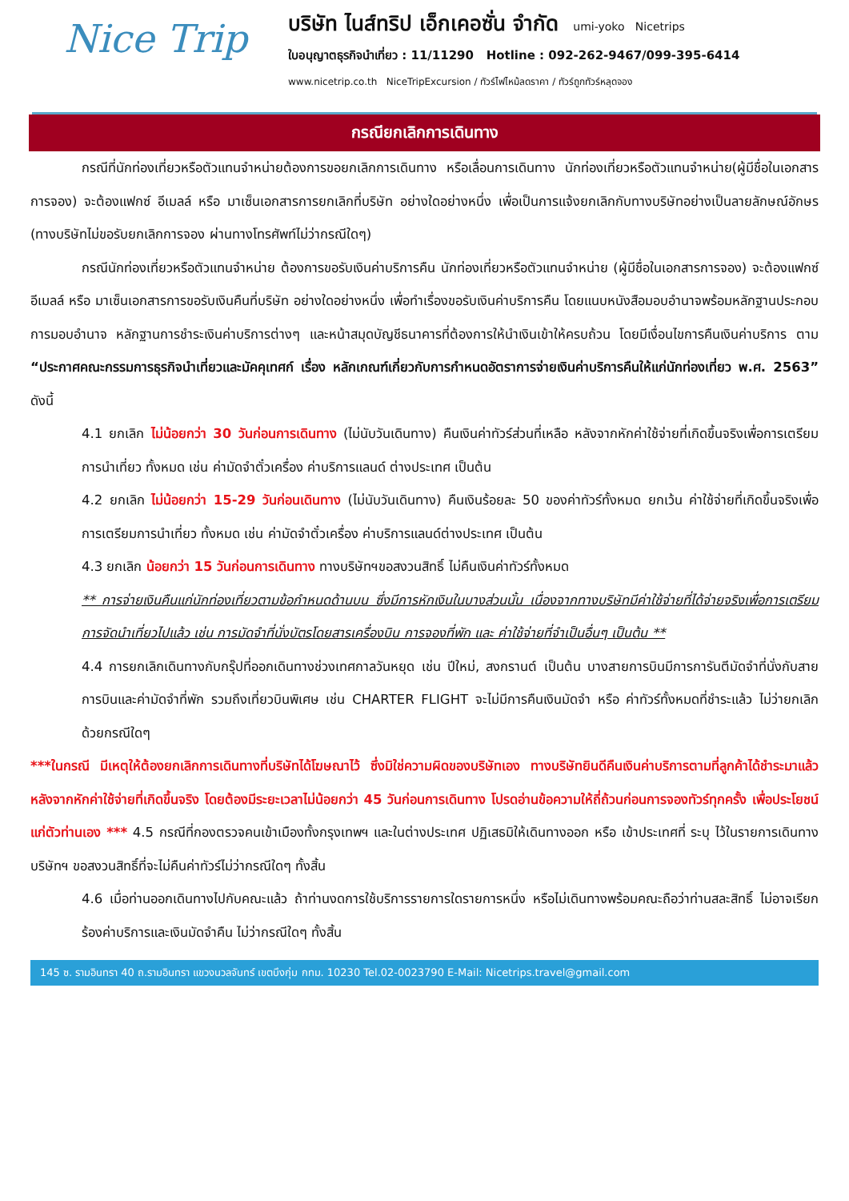Nice Trip
บริษัท ไนส์ทริป เอ็กเคอซั่น จำกัด umi-yoko Nicetrips
ใบอนุญาตธุรกิจนำเที่ยว : 11/11290 Hotline : 092-262-9467/099-395-6414
www.nicetrip.co.th NiceTripExcursion / ทัวร์ไฟไหม้ลดราคา / ทัวร์ถูกทัวร์หลุดจอง
กรณียกเลิกการเดินทาง
กรณีที่นักท่องเที่ยวหรือตัวแทนจำหน่ายต้องการขอยกเลิกการเดินทาง หรือเลื่อนการเดินทาง นักท่องเที่ยวหรือตัวแทนจำหน่าย(ผู้มีชื่อในเอกสารการจอง) จะต้องแฟกซ์ อีเมลล์ หรือ มาเซ็นเอกสารการยกเลิกที่บริษัท อย่างใดอย่างหนึ่ง เพื่อเป็นการแจ้งยกเลิกกับทางบริษัทอย่างเป็นลายลักษณ์อักษร (ทางบริษัทไม่ขอรับยกเลิกการจอง ผ่านทางโทรศัพท์ไม่ว่ากรณีใดๆ)
กรณีนักท่องเที่ยวหรือตัวแทนจำหน่าย ต้องการขอรับเงินค่าบริการคืน นักท่องเที่ยวหรือตัวแทนจำหน่าย (ผู้มีชื่อในเอกสารการจอง) จะต้องแฟกซ์ อีเมลล์ หรือ มาเซ็นเอกสารการขอรับเงินคืนที่บริษัท อย่างใดอย่างหนึ่ง เพื่อทำเรื่องขอรับเงินค่าบริการคืน โดยแนบหนังสือมอบอำนาจพร้อมหลักฐานประกอบการมอบอำนาจ หลักฐานการชำระเงินค่าบริการต่างๆ และหน้าสมุดบัญชีธนาคารที่ต้องการให้นำเงินเข้าให้ครบถ้วน โดยมีเงื่อนไขการคืนเงินค่าบริการ ตาม “ประกาศคณะกรรมการธุรกิจนำเที่ยวและมัคคุเทศก์ เรื่อง หลักเกณฑ์เกี่ยวกับการกำหนดอัตราการจ่ายเงินค่าบริการคืนให้แก่นักท่องเที่ยว พ.ศ. 2563” ดังนี้
4.1 ยกเลิก ไม่น้อยกว่า 30 วันก่อนการเดินทาง (ไม่นับวันเดินทาง) คืนเงินค่าทัวร์ส่วนที่เหลือ หลังจากหักค่าใช้จ่ายที่เกิดขึ้นจริงเพื่อการเตรียมการนำเที่ยว ทั้งหมด เช่น ค่ามัดจำตั๋วเครื่อง ค่าบริการแลนด์ ต่างประเทศ เป็นต้น
4.2 ยกเลิก ไม่น้อยกว่า 15-29 วันก่อนเดินทาง (ไม่นับวันเดินทาง) คืนเงินร้อยละ 50 ของค่าทัวร์ทั้งหมด ยกเว้น ค่าใช้จ่ายที่เกิดขึ้นจริงเพื่อการเตรียมการนำเที่ยว ทั้งหมด เช่น ค่ามัดจำตั๋วเครื่อง ค่าบริการแลนด์ต่างประเทศ เป็นต้น
4.3 ยกเลิก น้อยกว่า 15 วันก่อนการเดินทาง ทางบริษัทฯขอสงวนสิทธิ์ ไม่คืนเงินค่าทัวร์ทั้งหมด
** การจ่ายเงินคืนแก่นักท่องเที่ยวตามข้อกำหนดด้านบน ซึ่งมีการหักเงินในบางส่วนนั้น เนื่องจากทางบริษัทมีค่าใช้จ่ายที่ได้จ่ายจริงเพื่อการเตรียมการจัดนำเที่ยวไปแล้ว เช่น การมัดจำที่นั่งบัตรโดยสารเครื่องบิน การจองที่พัก และ ค่าใช้จ่ายที่จำเป็นอื่นๆ เป็นต้น **
4.4 การยกเลิกเดินทางกับกรุ๊ปที่ออกเดินทางช่วงเทศกาลวันหยุด เช่น ปีใหม่, สงกรานต์ เป็นต้น บางสายการบินมีการการันตีมัดจำที่นั่งกับสายการบินและค่ามัดจำที่พัก รวมถึงเที่ยวบินพิเศษ เช่น CHARTER FLIGHT จะไม่มีการคืนเงินมัดจำ หรือ ค่าทัวร์ทั้งหมดที่ชำระแล้ว ไม่ว่ายกเลิกด้วยกรณีใดๆ
***ในกรณี มีเหตุให้ต้องยกเลิกการเดินทางที่บริษัทได้โฆษณาไว้ ซึ่งมิใช่ความผิดของบริษัทเอง ทางบริษัทยินดีคืนเงินค่าบริการตามที่ลูกค้าได้ชำระมาแล้วหลังจากหักค่าใช้จ่ายที่เกิดขึ้นจริง โดยต้องมีระยะเวลาไม่น้อยกว่า 45 วันก่อนการเดินทาง โปรดอ่านข้อความให้ถี่ถ้วนก่อนการจองทัวร์ทุกครั้ง เพื่อประโยชน์แก่ตัวท่านเอง *** 4.5 กรณีที่กองตรวจคนเข้าเมืองทั้งกรุงเทพฯ และในต่างประเทศ ปฏิเสธมิให้เดินทางออก หรือ เข้าประเทศที่ ระบุ ไว้ในรายการเดินทาง บริษัทฯ ขอสงวนสิทธิ์ที่จะไม่คืนค่าทัวร์ไม่ว่ากรณีใดๆ ทั้งสิ้น
4.6 เมื่อท่านออกเดินทางไปกับคณะแล้ว ถ้าท่านงดการใช้บริการรายการใดรายการหนึ่ง หรือไม่เดินทางพร้อมคณะถือว่าท่านสละสิทธิ์ ไม่อาจเรียกร้องค่าบริการและเงินมัดจำคืน ไม่ว่ากรณีใดๆ ทั้งสิ้น
145 ซ. รามอินทรา 40 ถ.รามอินทรา แขวงนวลจันทร์ เขตบึงกุ่ม กทม. 10230 Tel.02-0023790 E-Mail: Nicetrips.travel@gmail.com